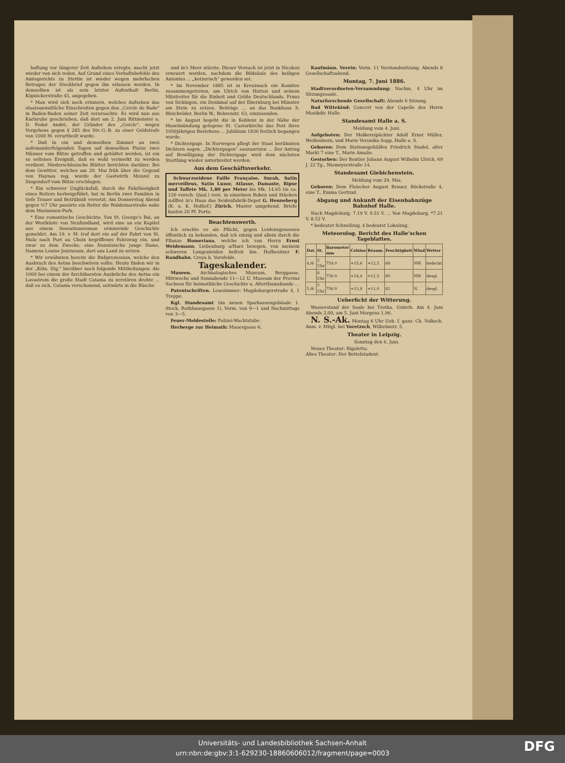haftung vor längerer Zeit Aufsehen erregte, macht jetzt wieder von sich reden. Auf Grund eines Verhaftsbefehls des Amtsgerichts zu Stettin ist wieder wegen mehrfachen Betruges der Steckbrief gegen ihn erlassen worden. In demselben ist als sein letzter Aufenthalt Berlin, Köpnickerstraße 45, angegeben.
* Man wird sich noch erinnern, welches Aufsehen das staatsanwaltliche Einschreiten gegen den „Cercle de Bade" in Baden-Baden seiner Zeit verursachte. Es wird nun aus Karlsruhe geschrieben, daß dort am 2. Juni Rittmeister a. D. Fedor André, der Gründer des „Cercle", wegen Vergehens gegen § 285 des Str.-G.-B. zu einer Geldstrafe von 1000 M. verurtheilt wurde.
* Daß in ein und demselben Zimmer an zwei aufeinanderfolgenden Tagen auf demselben Platze zwei Männer vom Blitze getroffen und getödtet werden, ist ein so seltenes Ereigniß, daß es wohl vermerkt zu werden verdient. Niederschlesische Blätter berichten darüber: Bei dem Gewitter, welches am 29. Mai früh über die Gegend von Haynau zog, wurde der Gastwirth Menzel zu Siegendorf vom Blitze erschlagen.
* Ein schwerer Unglücksfall, durch die Fahrlässigkeit eines Reiters herbeigeführt, hat in Berlin zwei Familien in tiefe Trauer und Betrübniß versetzt. Am Donnerstag Abend gegen ½7 Uhr passirte ein Reiter die Waldemarstraße nahe dem Mariannen-Park.
* Eine romantische Geschichte. Von St. George's Bai, an der Westküste von Neufundland, wird eine an ein Kapitel aus einem Sensationsroman erinnernde Geschichte gemeldet. Am 19. v. M. traf dort ein auf der Fahrt von St. Malo nach Port au Choix begriffenes Fahrzeug ein, und zwar zu dem Zwecke, eine französische junge Dame, Namens Louise Journeaux, dort ans Land zu setzen.
* Wir erwähnten bereits die Bußprozession, welche den Ausbruch des Aetna beschwören sollte. Heute finden wir in der „Köln. Ztg." hierüber noch folgende Mittheilungen: Als 1669 bei einem der furchtbarsten Ausbrüche des Aetna ein Lavastrom die große Stadt Catania zu zerstören drohte ... daß es sich, Catania verschonend, seitwärts in die Büsche
und in's Meer stürzte. Dieser Versuch ist jetzt in Nicolosi erneuert worden, nachdem die Bildsäule des heiligen Antonius ... „ketzerisch" geworden sei.
* Im November 1885 ist in Kreuznach ein Komitee zusammengetreten, um Ulrich von Hutten und seinem Mitstreiter für die Einheit und Größe Deutschlands, Franz von Sickingen, ein Denkmal auf der Ebernburg bei Münster am Stein zu setzen. Beiträge ... an das Bankhaus S. Bleichröder, Berlin W., Behrenstr. 63, einzusenden.
* Im August begeht die in Koblenz in der Nähe der Moselmündung gelegene St. Castorkirche das Fest ihres 1050jährigen Bestehens ... Jubiläum 1836 festlich begangen wurde.
* Dichtergage. In Norwegen pflegt der Staat berühmten Dichtern sogen. „Dichtergagen" auszusetzen ... Der Antrag auf Bewilligung der Dichtergage wird dem nächsten Storthing wieder unterbreitet werden.
Aus dem Geschäftsverkehr.
Schwarzseidene Faille Française, Surah, Satin merveilleux, Satin Luxor, Atlasse, Damaste, Ripse und Taffete Mk. 1,80 per Meter bis Mk. 14.65 (in ca. 120 versch. Qual.) vers. in einzelnen Roben und Stücken zollfrei in's Haus das Seidenfabrik-Depot G. Henneberg (K. u. K. Hoflief.) Zürich. Muster umgehend. Briefe kosten 20 Pf. Porto.
Beachtenswerth.
Ich erachte es als Pflicht, gegen Leidensgenossen öffentlich zu bekunden, daß ich einzig und allein durch die Pflanze Homeriana, welche ich von Herrn Ernst Weidemann, Liebenburg a/Harz bezogen, von meinem schweren Lungenleiden befreit bin. Hofbesitzer F. Randhahn, Croya b. Vorsfelde.
Tageskalender.
Museen. Archäologisches Museum, Berggasse, Mittwochs und Sonnabends 11—12 U. Museum der Provinz Sachsen für heimathliche Geschichte u. Alterthumskunde ...
Patentschriften. Lesezimmer: Magdeburgerstraße 4, 1 Treppe.
Kgl. Standesamt (im neuen Sparkassengebäude 1. Stock, Rathhausgasse 1), Vorm. von 9—1 und Nachmittags von 3—5.
Feuer-Meldestelle: Polizei-Wachtstube.
Herberge zur Heimath: Mauergasse 6.
Kaufmänn. Verein: Vorm. 11 Vorstandssitzung. Abends 8 Gesellschaftsabend.
Montag, 7. Juni 1886.
Stadtverordneten-Versammlung: Nachm. 4 Uhr im Sitzungssaale.
Naturforschende Gesellschaft: Abends 6 Sitzung.
Bad Wittekind: Concert von der Capelle des Herrn Musikdir. Halle.
Standesamt Halle a. S.
Meldung vom 4. Juni.
Aufgeboten: Der Molkereipächter Adolf Ernst Müller, Weißenborn, und Marie Veronika Sopp, Halle a. S.
Geboren: Dem Stationsgehülfen Friedrich Stadel, alter Markt 7 eine T., Marie Amalie.
Gestorben: Der Rentier Johann August Wilhelm Ulrich, 69 J. 22 Tg., Niemeyerstraße 14.
Standesamt Giebichenstein.
Meldung vom 29. Mai.
Geboren: Dem Fleischer August Brauer, Böckstraße 4, eine T., Emma Gertrud.
Abgang und Ankunft der Eisenbahnzüge Bahnhof Halle.
Nach Magdeburg. 7.19 V. 9.51 V. ... Von Magdeburg. *7.21 V. 8.52 V.
* bedeutet Schnellzug. § bedeutet Lokalzug.
Meteorolog. Bericht des Halle'schen Tageblattes.
| Dat. | St. | Barometer mm | Celsius | Réaum. | Feuchtigkeit | Wind | Wetter |
| --- | --- | --- | --- | --- | --- | --- | --- |
| 4./6 | 2 Uhr | 754.0 | +15,6 | +12,5 | 68 | NW. | bedeckt |
| | 8 Uhr | 756.0 | +14,4 | +11,5 | 80 | NW. | desgl. |
| 5./6 | 7 Uhr | 756.0 | +13,8 | +11,0 | 82 | N. | desgl. |
Ueberficht der Witterung.
Wasserstand der Saale bei Trotha. Unterh. Am 4. Juni Abends 2,00, am 5. Juni Morgens 1,96.
N. S.-Ak. Montag 6 Uhr Ueb. f. ganz. Ch. Volksch. Anm. v. Mitgl. bei Voretzsch, Wilhelmstr. 5.
Theater in Leipzig.
Sonntag den 6. Juni.
Neues Theater: Rigoletto.
Altes Theater: Der Bettelstudent.
Universitäts- und Landesbibliothek Sachsen-Anhalt
urn:nbn:de:gbv:3:1-629230-18860606012/fragment/page=0003
DFG